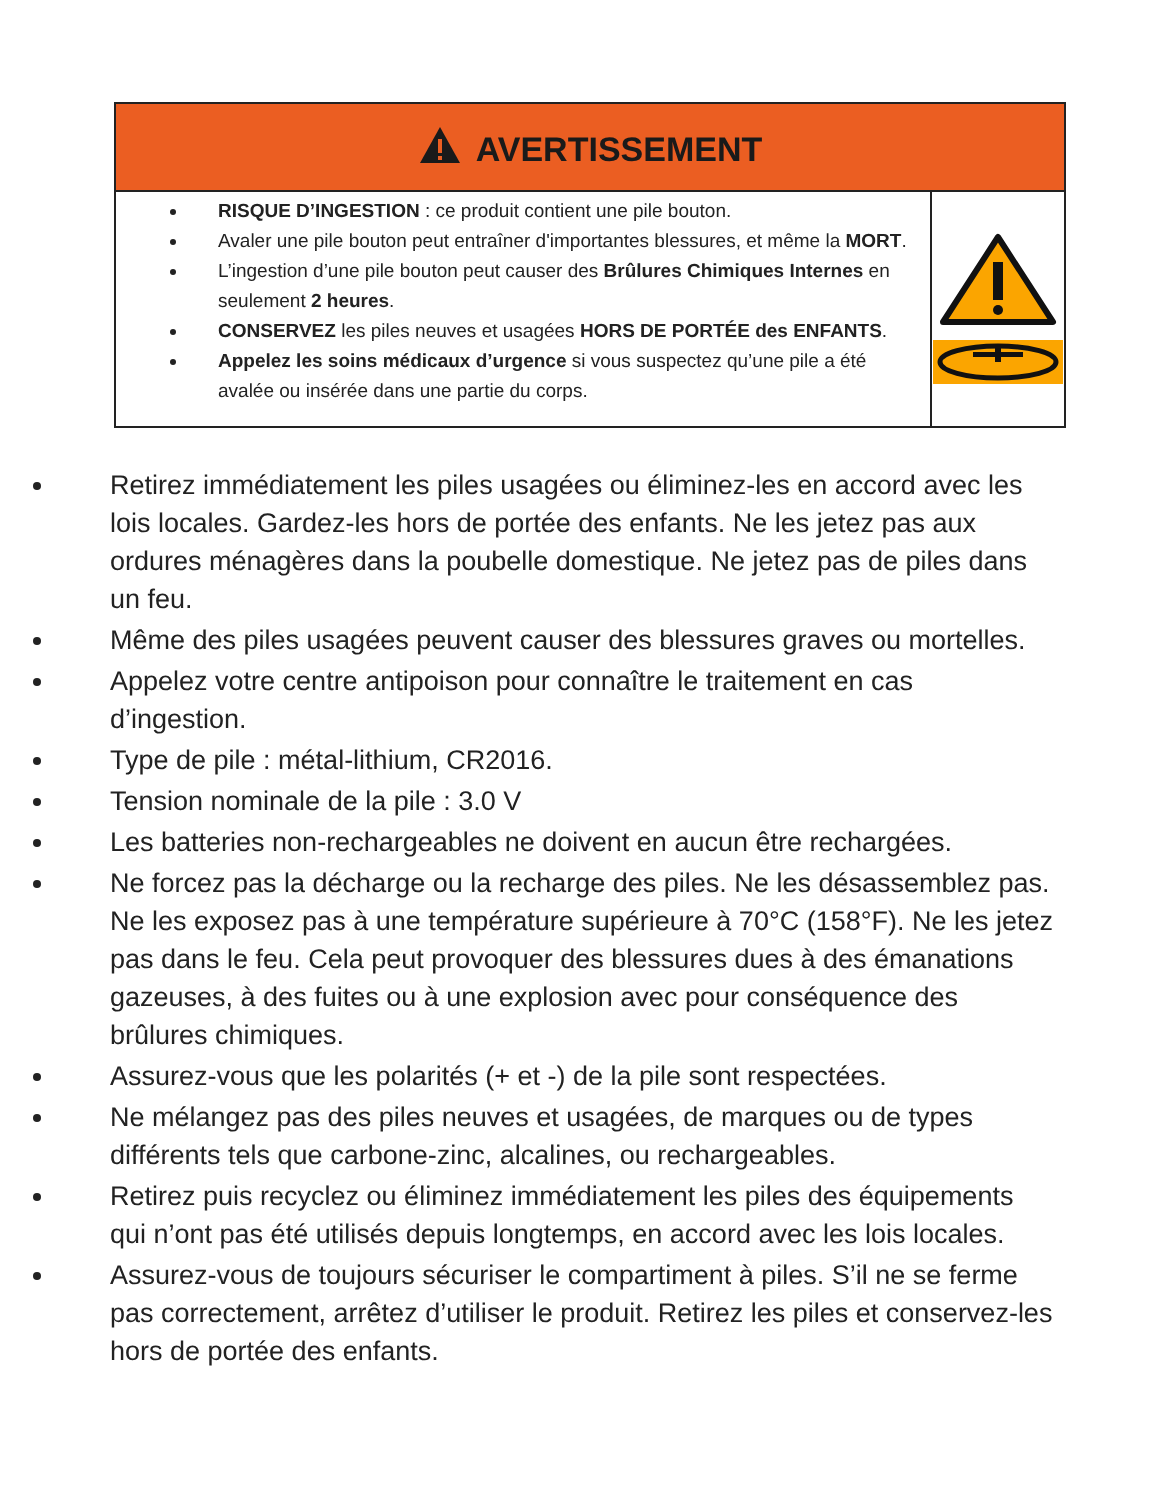| AVERTISSEMENT | |
| --- | --- |
| RISQUE D’INGESTION : ce produit contient une pile bouton. Avaler une pile bouton peut entraîner d'importantes blessures, et même la MORT . L’ingestion d’une pile bouton peut causer des Brûlures Chimiques Internes en seulement 2 heures . CONSERVEZ les piles neuves et usagées HORS DE PORTÉE des ENFANTS . Appelez les soins médicaux d’urgence si vous suspectez qu’une pile a été avalée ou insérée dans une partie du corps. | |
Retirez immédiatement les piles usagées ou éliminez-les en accord avec les lois locales. Gardez-les hors de portée des enfants. Ne les jetez pas aux ordures ménagères dans la poubelle domestique. Ne jetez pas de piles dans un feu.
Même des piles usagées peuvent causer des blessures graves ou mortelles.
Appelez votre centre antipoison pour connaître le traitement en cas d’ingestion.
Type de pile : métal-lithium, CR2016.
Tension nominale de la pile : 3.0 V
Les batteries non-rechargeables ne doivent en aucun être rechargées.
Ne forcez pas la décharge ou la recharge des piles. Ne les désassemblez pas. Ne les exposez pas à une température supérieure à 70°C (158°F). Ne les jetez pas dans le feu. Cela peut provoquer des blessures dues à des émanations gazeuses, à des fuites ou à une explosion avec pour conséquence des brûlures chimiques.
Assurez-vous que les polarités (+ et -) de la pile sont respectées.
Ne mélangez pas des piles neuves et usagées, de marques ou de types différents tels que carbone-zinc, alcalines, ou rechargeables.
Retirez puis recyclez ou éliminez immédiatement les piles des équipements qui n’ont pas été utilisés depuis longtemps, en accord avec les lois locales.
Assurez-vous de toujours sécuriser le compartiment à piles. S’il ne se ferme pas correctement, arrêtez d’utiliser le produit. Retirez les piles et conservez-les hors de portée des enfants.